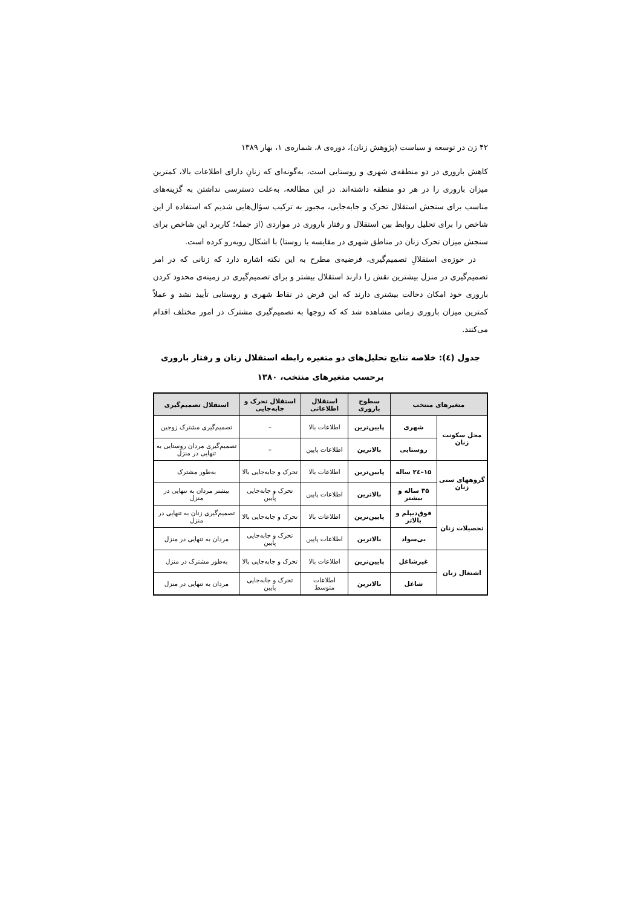۴۲ زن در توسعه و سیاست (پژوهش زنان)، دوره‌ی ۸، شماره‌ی ۱، بهار ۱۳۸۹
کاهش باروری در دو منطقه‌ی شهری و روستایی است، به‌گونه‌ای که زنانِ دارای اطلاعات بالا، کمترین میزان باروری را در هر دو منطقه داشته‌اند. در این مطالعه، به‌علت دسترسی نداشتن به گزینه‌های مناسب برای سنجش استقلال تحرک و جابه‌جایی، مجبور به ترکیب سؤال‌هایی شدیم که استفاده از این شاخص را برای تحلیل روابط بین استقلال و رفتار باروری در مواردی (از جمله؛ کاربرد این شاخص برای سنجش میزان تحرک زنان در مناطق شهری در مقایسه با روستا) با اشکال روبه‌رو کرده است.
در حوزه‌ی استقلالِ تصمیم‌گیری، فرضیه‌ی مطرح به این نکته اشاره دارد که زنانی که در امر تصمیم‌گیری در منزل بیشترین نقش را دارند استقلال بیشتر و برای تصمیم‌گیری در زمینه‌ی محدود کردن باروری خود امکان دخالت بیشتری دارند که این فرض در نقاط شهری و روستایی تأیید نشد و عملاً کمترین میزان باروری زمانی مشاهده شد که که زوجها به تصمیم‌گیری مشترک در امور مختلف اقدام می‌کنند.
جدول (٤): خلاصه نتایج تحلیل‌های دو متغیره رابطه استقلال زنان و رفتار باروری برحسب متغیرهای منتخب، ۱۳۸۰
| متغیرهای منتخب | | سطوح باروری | استقلال اطلاعاتی | استقلال تحرک و جابه‌جایی | استقلال تصمیم‌گیری |
| --- | --- | --- | --- | --- | --- |
| محل سکونت زنان | شهری | پایین‌ترین | اطلاعات بالا | – | تصمیم‌گیری مشترک زوجین |
| | روستایی | بالاترین | اطلاعات پایین | – | تصمیم‌گیری مردان روستایی به تنهایی در منزل |
| گروههای سنی زنان | ۱۵–۲٤ ساله | پایین‌ترین | اطلاعات بالا | تحرک و جابه‌جایی بالا | به‌طور مشترک |
| | ۳۵ ساله و بیشتر | بالاترین | اطلاعات پایین | تحرک و جابه‌جایی پایین | بیشتر مردان به تنهایی در منزل |
| تحصیلات زنان | فوق‌دیپلم و بالاتر | پایین‌ترین | اطلاعات بالا | تحرک و جابه‌جایی بالا | تصمیم‌گیری زنان به تنهایی در منزل |
| | بی‌سواد | بالاترین | اطلاعات پایین | تحرک و جابه‌جایی پایین | مردان به تنهایی در منزل |
| اشتغال زنان | غیرشاغل | پایین‌ترین | اطلاعات بالا | تحرک و جابه‌جایی بالا | به‌طور مشترک در منزل |
| | شاغل | بالاترین | اطلاعات متوسط | تحرک و جابه‌جایی پایین | مردان به تنهایی در منزل |